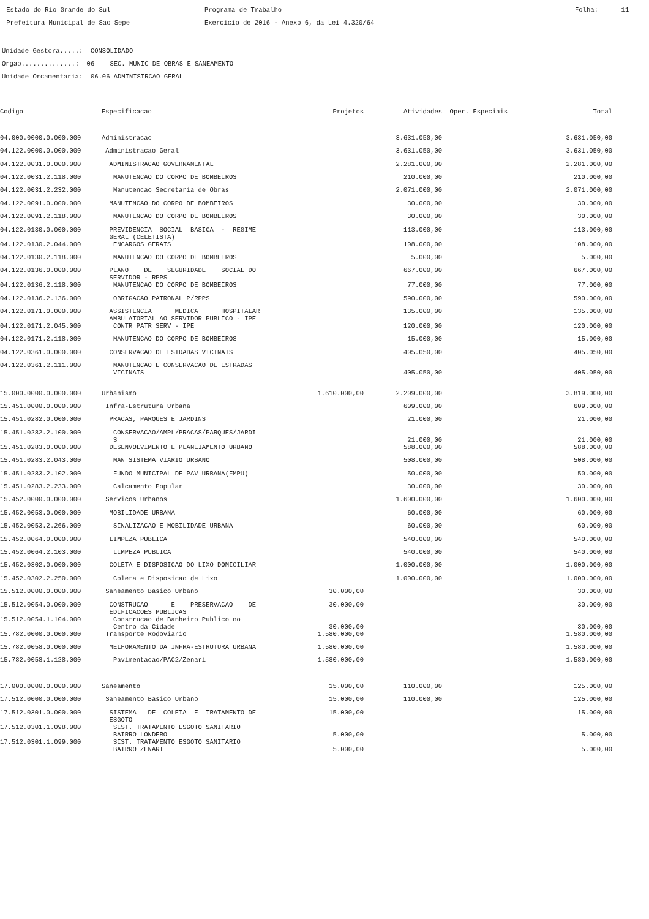Estado do Rio Grande do Sul Prefeitura Municipal de Sao Sepe
Programa de Trabalho Exercicio de 2016 - Anexo 6, da Lei 4.320/64
Folha: 11
Unidade Gestora.....: CONSOLIDADO Orgao..............: 06 SEC. MUNIC DE OBRAS E SANEAMENTO Unidade Orcamentaria: 06.06 ADMINISTRCAO GERAL
| Codigo | Especificacao | Projetos | Atividades | Oper. Especiais | Total |
| --- | --- | --- | --- | --- | --- |
| 04.000.0000.0.000.000 | Administracao | | 3.631.050,00 | | 3.631.050,00 |
| 04.122.0000.0.000.000 | Administracao Geral | | 3.631.050,00 | | 3.631.050,00 |
| 04.122.0031.0.000.000 | ADMINISTRACAO GOVERNAMENTAL | | 2.281.000,00 | | 2.281.000,00 |
| 04.122.0031.2.118.000 | MANUTENCAO DO CORPO DE BOMBEIROS | | 210.000,00 | | 210.000,00 |
| 04.122.0031.2.232.000 | Manutencao Secretaria de Obras | | 2.071.000,00 | | 2.071.000,00 |
| 04.122.0091.0.000.000 | MANUTENCAO DO CORPO DE BOMBEIROS | | 30.000,00 | | 30.000,00 |
| 04.122.0091.2.118.000 | MANUTENCAO DO CORPO DE BOMBEIROS | | 30.000,00 | | 30.000,00 |
| 04.122.0130.0.000.000 | PREVIDENCIA SOCIAL BASICA - REGIME GERAL (CELETISTA) | | 113.000,00 | | 113.000,00 |
| 04.122.0130.2.044.000 | ENCARGOS GERAIS | | 108.000,00 | | 108.000,00 |
| 04.122.0130.2.118.000 | MANUTENCAO DO CORPO DE BOMBEIROS | | 5.000,00 | | 5.000,00 |
| 04.122.0136.0.000.000 | PLANO DE SEGURIDADE SOCIAL DO SERVIDOR - RPPS | | 667.000,00 | | 667.000,00 |
| 04.122.0136.2.118.000 | MANUTENCAO DO CORPO DE BOMBEIROS | | 77.000,00 | | 77.000,00 |
| 04.122.0136.2.136.000 | OBRIGACAO PATRONAL P/RPPS | | 590.000,00 | | 590.000,00 |
| 04.122.0171.0.000.000 | ASSISTENCIA MEDICA HOSPITALAR AMBULATORIAL AO SERVIDOR PUBLICO - IPE | | 135.000,00 | | 135.000,00 |
| 04.122.0171.2.045.000 | CONTR PATR SERV - IPE | | 120.000,00 | | 120.000,00 |
| 04.122.0171.2.118.000 | MANUTENCAO DO CORPO DE BOMBEIROS | | 15.000,00 | | 15.000,00 |
| 04.122.0361.0.000.000 | CONSERVACAO DE ESTRADAS VICINAIS | | 405.050,00 | | 405.050,00 |
| 04.122.0361.2.111.000 | MANUTENCAO E CONSERVACAO DE ESTRADAS VICINAIS | | 405.050,00 | | 405.050,00 |
| 15.000.0000.0.000.000 | Urbanismo | 1.610.000,00 | 2.209.000,00 | | 3.819.000,00 |
| 15.451.0000.0.000.000 | Infra-Estrutura Urbana | | 609.000,00 | | 609.000,00 |
| 15.451.0282.0.000.000 | PRACAS, PARQUES E JARDINS | | 21.000,00 | | 21.000,00 |
| 15.451.0282.2.100.000 | CONSERVACAO/AMPL/PRACAS/PARQUES/JARDI S | | 21.000,00 | | 21.000,00 |
| 15.451.0283.0.000.000 | DESENVOLVIMENTO E PLANEJAMENTO URBANO | | 588.000,00 | | 588.000,00 |
| 15.451.0283.2.043.000 | MAN SISTEMA VIARIO URBANO | | 508.000,00 | | 508.000,00 |
| 15.451.0283.2.102.000 | FUNDO MUNICIPAL DE PAV URBANA(FMPU) | | 50.000,00 | | 50.000,00 |
| 15.451.0283.2.233.000 | Calcamento Popular | | 30.000,00 | | 30.000,00 |
| 15.452.0000.0.000.000 | Servicos Urbanos | | 1.600.000,00 | | 1.600.000,00 |
| 15.452.0053.0.000.000 | MOBILIDADE URBANA | | 60.000,00 | | 60.000,00 |
| 15.452.0053.2.266.000 | SINALIZACAO E MOBILIDADE URBANA | | 60.000,00 | | 60.000,00 |
| 15.452.0064.0.000.000 | LIMPEZA PUBLICA | | 540.000,00 | | 540.000,00 |
| 15.452.0064.2.103.000 | LIMPEZA PUBLICA | | 540.000,00 | | 540.000,00 |
| 15.452.0302.0.000.000 | COLETA E DISPOSICAO DO LIXO DOMICILIAR | | 1.000.000,00 | | 1.000.000,00 |
| 15.452.0302.2.250.000 | Coleta e Disposicao de Lixo | | 1.000.000,00 | | 1.000.000,00 |
| 15.512.0000.0.000.000 | Saneamento Basico Urbano | 30.000,00 | | | 30.000,00 |
| 15.512.0054.0.000.000 | CONSTRUCAO E PRESERVACAO DE EDIFICACOES PUBLICAS | 30.000,00 | | | 30.000,00 |
| 15.512.0054.1.104.000 | Construcao de Banheiro Publico no Centro da Cidade | 30.000,00 | | | 30.000,00 |
| 15.782.0000.0.000.000 | Transporte Rodoviario | 1.580.000,00 | | | 1.580.000,00 |
| 15.782.0058.0.000.000 | MELHORAMENTO DA INFRA-ESTRUTURA URBANA | 1.580.000,00 | | | 1.580.000,00 |
| 15.782.0058.1.128.000 | Pavimentacao/PAC2/Zenari | 1.580.000,00 | | | 1.580.000,00 |
| 17.000.0000.0.000.000 | Saneamento | 15.000,00 | 110.000,00 | | 125.000,00 |
| 17.512.0000.0.000.000 | Saneamento Basico Urbano | 15.000,00 | 110.000,00 | | 125.000,00 |
| 17.512.0301.0.000.000 | SISTEMA DE COLETA E TRATAMENTO DE ESGOTO | 15.000,00 | | | 15.000,00 |
| 17.512.0301.1.098.000 | SIST. TRATAMENTO ESGOTO SANITARIO BAIRRO LONDERO | 5.000,00 | | | 5.000,00 |
| 17.512.0301.1.099.000 | SIST. TRATAMENTO ESGOTO SANITARIO BAIRRO ZENARI | 5.000,00 | | | 5.000,00 |